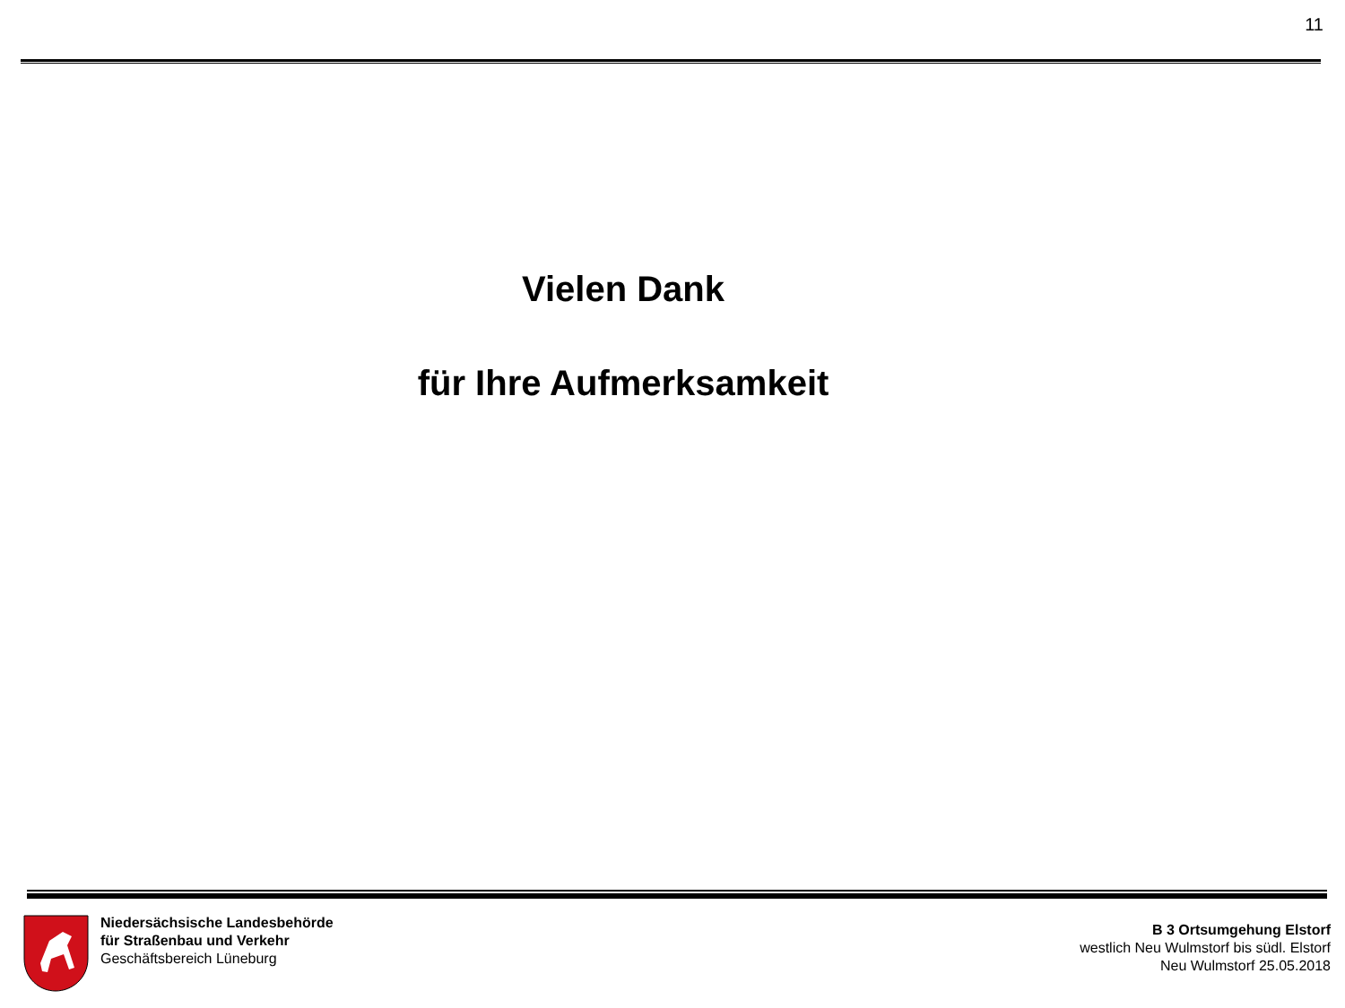11
Vielen Dank
für Ihre Aufmerksamkeit
Niedersächsische Landesbehörde
für Straßenbau und Verkehr
Geschäftsbereich Lüneburg
B 3 Ortsumgehung Elstorf
westlich Neu Wulmstorf bis südl. Elstorf
Neu Wulmstorf 25.05.2018